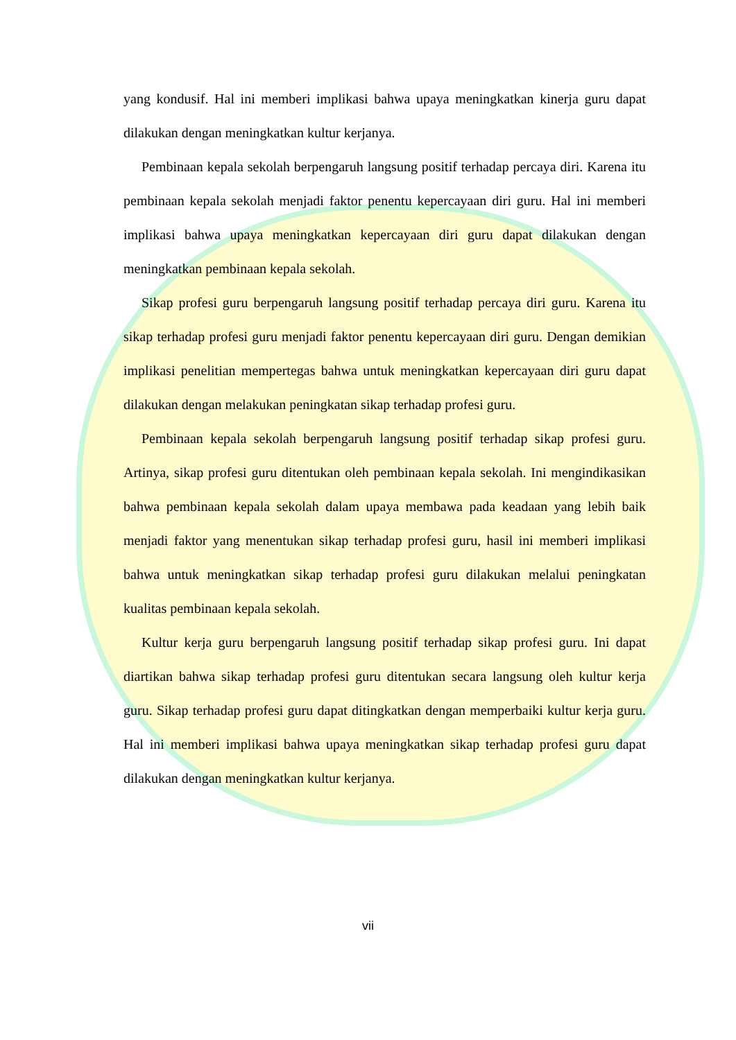yang kondusif. Hal ini memberi implikasi bahwa upaya meningkatkan kinerja guru dapat dilakukan dengan meningkatkan kultur kerjanya.
Pembinaan kepala sekolah berpengaruh langsung positif terhadap percaya diri. Karena itu pembinaan kepala sekolah menjadi faktor penentu kepercayaan diri guru. Hal ini memberi implikasi bahwa upaya meningkatkan kepercayaan diri guru dapat dilakukan dengan meningkatkan pembinaan kepala sekolah.
Sikap profesi guru berpengaruh langsung positif terhadap percaya diri guru. Karena itu sikap terhadap profesi guru menjadi faktor penentu kepercayaan diri guru. Dengan demikian implikasi penelitian mempertegas bahwa untuk meningkatkan kepercayaan diri guru dapat dilakukan dengan melakukan peningkatan sikap terhadap profesi guru.
Pembinaan kepala sekolah berpengaruh langsung positif terhadap sikap profesi guru. Artinya, sikap profesi guru ditentukan oleh pembinaan kepala sekolah. Ini mengindikasikan bahwa pembinaan kepala sekolah dalam upaya membawa pada keadaan yang lebih baik menjadi faktor yang menentukan sikap terhadap profesi guru, hasil ini memberi implikasi bahwa untuk meningkatkan sikap terhadap profesi guru dilakukan melalui peningkatan kualitas pembinaan kepala sekolah.
Kultur kerja guru berpengaruh langsung positif terhadap sikap profesi guru. Ini dapat diartikan bahwa sikap terhadap profesi guru ditentukan secara langsung oleh kultur kerja guru. Sikap terhadap profesi guru dapat ditingkatkan dengan memperbaiki kultur kerja guru. Hal ini memberi implikasi bahwa upaya meningkatkan sikap terhadap profesi guru dapat dilakukan dengan meningkatkan kultur kerjanya.
vii